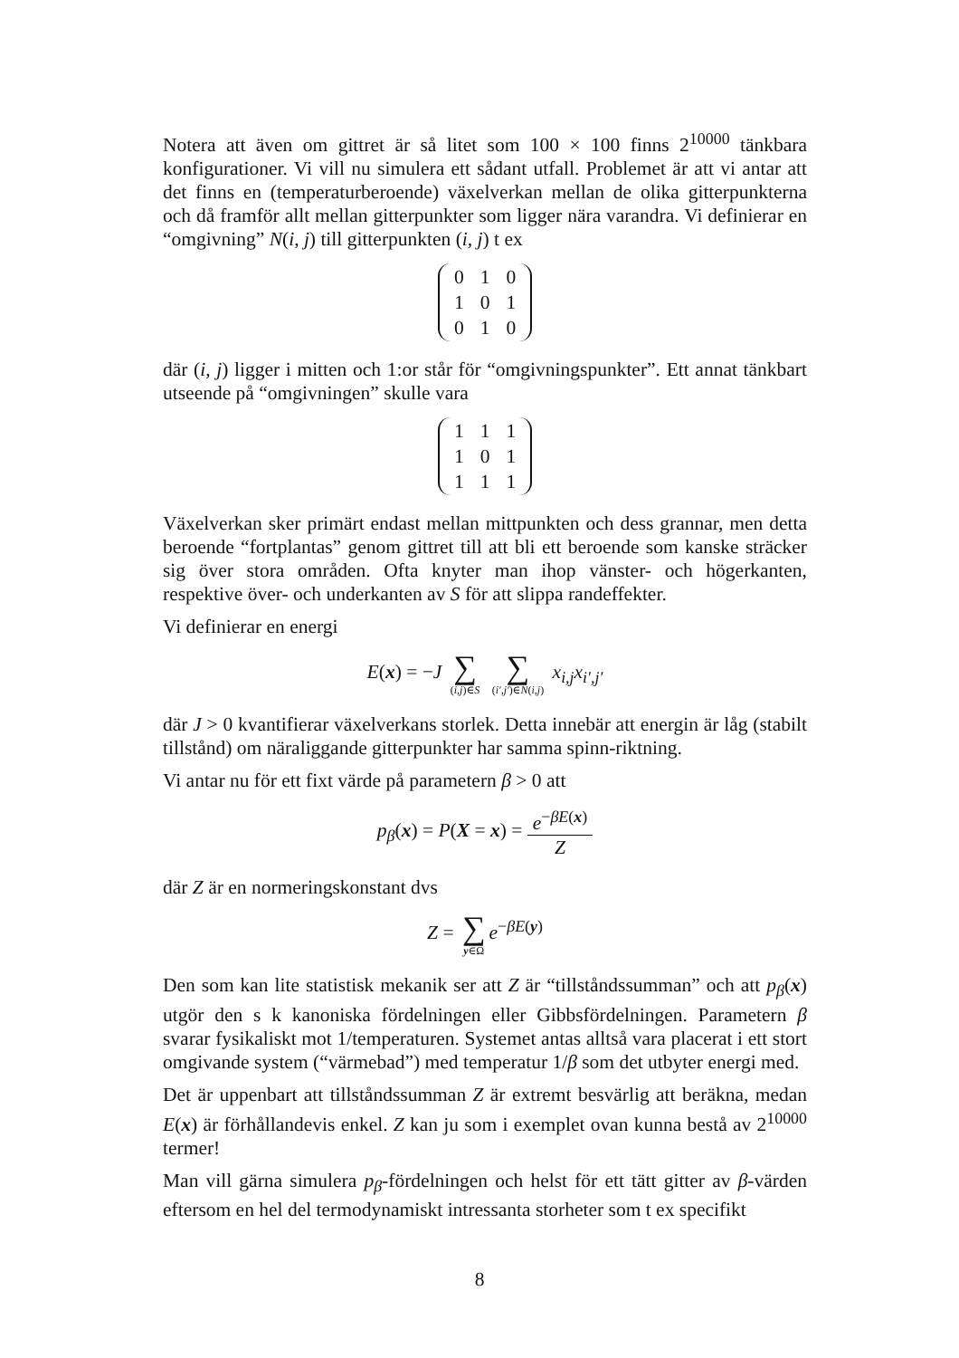Notera att även om gittret är så litet som 100 × 100 finns 2<sup>10000</sup> tänkbara konfigurationer. Vi vill nu simulera ett sådant utfall. Problemet är att vi antar att det finns en (temperaturberoende) växelverkan mellan de olika gitterpunkterna och då framför allt mellan gitterpunkter som ligger nära varandra. Vi definierar en “omgivning” N(i, j) till gitterpunkten (i, j) t ex
| 0 | 1 | 0 |
| 1 | 0 | 1 |
| 0 | 1 | 0 |
där (i, j) ligger i mitten och 1:or står för “omgivningspunkter”. Ett annat tänkbart utseende på “omgivningen” skulle vara
| 1 | 1 | 1 |
| 1 | 0 | 1 |
| 1 | 1 | 1 |
Växelverkan sker primärt endast mellan mittpunkten och dess grannar, men detta beroende “fortplantas” genom gittret till att bli ett beroende som kanske sträcker sig över stora områden. Ofta knyter man ihop vänster- och högerkanten, respektive över- och underkanten av S för att slippa randeffekter.
Vi definierar en energi
E(x) = −J ∑ (i,j)∈S ∑ (i′,j′)∈N(i,j) x<sub>i,j</sub>x<sub>i′,j′</sub>
där J > 0 kvantifierar växelverkans storlek. Detta innebär att energin är låg (stabilt tillstånd) om näraliggande gitterpunkter har samma spinn-riktning.
Vi antar nu för ett fixt värde på parametern β > 0 att
p<sub>β</sub>(x) = P(X = x) = e<sup>−βE(x)</sup> Z
där Z är en normeringskonstant dvs
Z = ∑ y∈Ω e<sup>−βE(y)</sup>
Den som kan lite statistisk mekanik ser att Z är “tillståndssumman” och att p<sub>β</sub>(x) utgör den s k kanoniska fördelningen eller Gibbsfördelningen. Parametern β svarar fysikaliskt mot 1/temperaturen. Systemet antas alltså vara placerat i ett stort omgivande system (“värmebad”) med temperatur 1/β som det utbyter energi med.
Det är uppenbart att tillståndssumman Z är extremt besvärlig att beräkna, medan E(x) är förhållandevis enkel. Z kan ju som i exemplet ovan kunna bestå av 2<sup>10000</sup> termer!
Man vill gärna simulera p<sub>β</sub>-fördelningen och helst för ett tätt gitter av β-värden eftersom en hel del termodynamiskt intressanta storheter som t ex specifikt
8